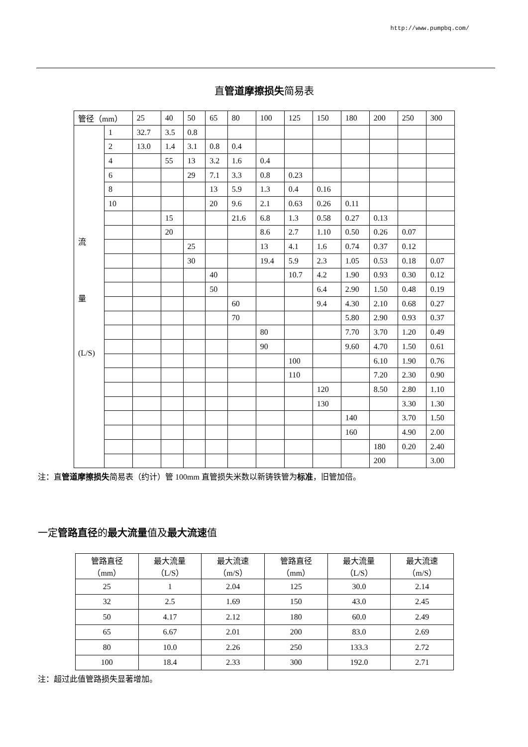http://www.pumpbq.com/
直管道摩擦损失简易表
| 管径（mm） | | 25 | 40 | 50 | 65 | 80 | 100 | 125 | 150 | 180 | 200 | 250 | 300 |
| --- | --- | --- | --- | --- | --- | --- | --- | --- | --- | --- | --- | --- | --- |
| 流 量 (L/S) | 1 | 32.7 | 3.5 | 0.8 | | | | | | | | | |
| | 2 | 13.0 | 1.4 | 3.1 | 0.8 | 0.4 | | | | | | | |
| | 4 | | 55 | 13 | 3.2 | 1.6 | 0.4 | | | | | | |
| | 6 | | | 29 | 7.1 | 3.3 | 0.8 | 0.23 | | | | | |
| | 8 | | | | 13 | 5.9 | 1.3 | 0.4 | 0.16 | | | | |
| | 10 | | | | 20 | 9.6 | 2.1 | 0.63 | 0.26 | 0.11 | | | |
| | | | 15 | | | 21.6 | 6.8 | 1.3 | 0.58 | 0.27 | 0.13 | | |
| | | | 20 | | | | 8.6 | 2.7 | 1.10 | 0.50 | 0.26 | 0.07 | |
| | | | | 25 | | | 13 | 4.1 | 1.6 | 0.74 | 0.37 | 0.12 | |
| | | | | 30 | | | 19.4 | 5.9 | 2.3 | 1.05 | 0.53 | 0.18 | 0.07 |
| | | | | | 40 | | | 10.7 | 4.2 | 1.90 | 0.93 | 0.30 | 0.12 |
| | | | | | 50 | | | | 6.4 | 2.90 | 1.50 | 0.48 | 0.19 |
| | | | | | | 60 | | | 9.4 | 4.30 | 2.10 | 0.68 | 0.27 |
| | | | | | | 70 | | | | 5.80 | 2.90 | 0.93 | 0.37 |
| | | | | | | | 80 | | | 7.70 | 3.70 | 1.20 | 0.49 |
| | | | | | | | 90 | | | 9.60 | 4.70 | 1.50 | 0.61 |
| | | | | | | | | 100 | | | 6.10 | 1.90 | 0.76 |
| | | | | | | | | 110 | | | 7.20 | 2.30 | 0.90 |
| | | | | | | | | | 120 | | 8.50 | 2.80 | 1.10 |
| | | | | | | | | | 130 | | | 3.30 | 1.30 |
| | | | | | | | | | | 140 | | 3.70 | 1.50 |
| | | | | | | | | | | 160 | | 4.90 | 2.00 |
| | | | | | | | | | | | 180 | 0.20 | 2.40 |
| | | | | | | | | | | | 200 | | 3.00 |
注：直管道摩擦损失简易表（约计）管 100mm 直管损失米数以新铸铁管为标准，旧管加倍。
一定管路直径的最大流量值及最大流速值
| 管路直径 （mm） | 最大流量 （L/S） | 最大流速 （m/S） | 管路直径 （mm） | 最大流量 （L/S） | 最大流速 （m/S） |
| --- | --- | --- | --- | --- | --- |
| 25 | 1 | 2.04 | 125 | 30.0 | 2.14 |
| 32 | 2.5 | 1.69 | 150 | 43.0 | 2.45 |
| 50 | 4.17 | 2.12 | 180 | 60.0 | 2.49 |
| 65 | 6.67 | 2.01 | 200 | 83.0 | 2.69 |
| 80 | 10.0 | 2.26 | 250 | 133.3 | 2.72 |
| 100 | 18.4 | 2.33 | 300 | 192.0 | 2.71 |
注：超过此值管路损失显著增加。